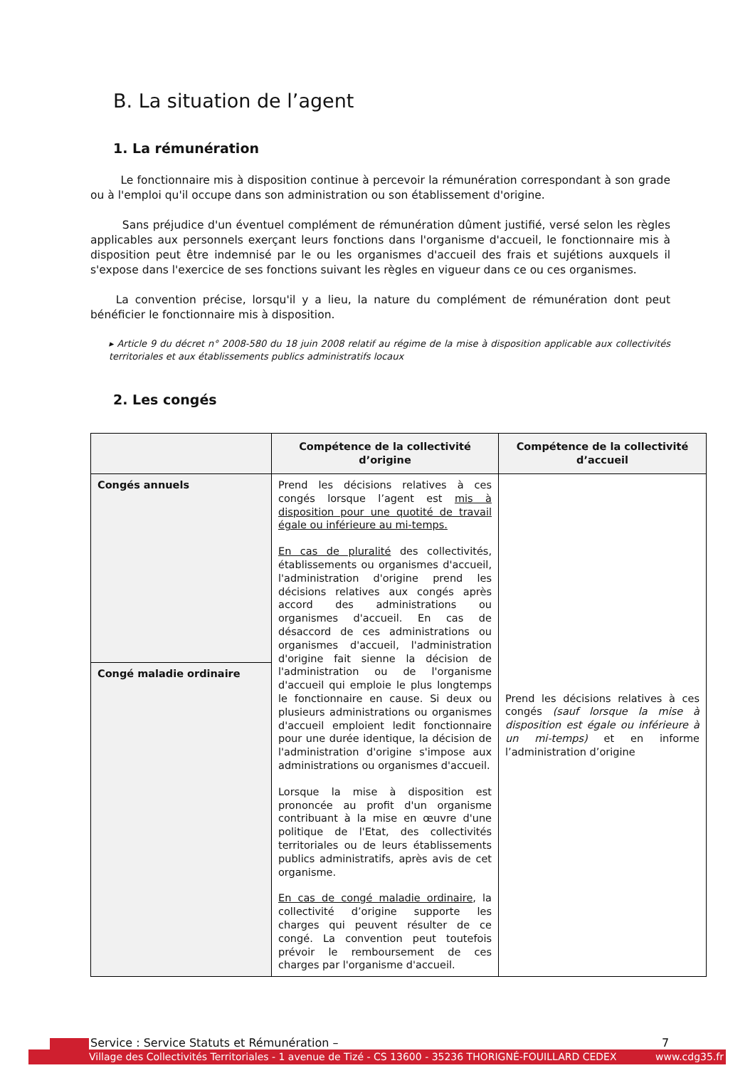B. La situation de l’agent
1. La rémunération
Le fonctionnaire mis à disposition continue à percevoir la rémunération correspondant à son grade ou à l'emploi qu'il occupe dans son administration ou son établissement d'origine.
Sans préjudice d'un éventuel complément de rémunération dûment justifié, versé selon les règles applicables aux personnels exerçant leurs fonctions dans l'organisme d'accueil, le fonctionnaire mis à disposition peut être indemnisé par le ou les organismes d'accueil des frais et sujétions auxquels il s'expose dans l'exercice de ses fonctions suivant les règles en vigueur dans ce ou ces organismes.
La convention précise, lorsqu'il y a lieu, la nature du complément de rémunération dont peut bénéficier le fonctionnaire mis à disposition.
▸ Article 9 du décret n° 2008-580 du 18 juin 2008 relatif au régime de la mise à disposition applicable aux collectivités territoriales et aux établissements publics administratifs locaux
2. Les congés
| | Compétence de la collectivité d’origine | Compétence de la collectivité d’accueil |
| --- | --- | --- |
| Congés annuels | Prend les décisions relatives à ces congés lorsque l’agent est mis à disposition pour une quotité de travail égale ou inférieure au mi-temps. En cas de pluralité des collectivités, établissements ou organismes d'accueil, l'administration d'origine prend les décisions relatives aux congés après accord des administrations ou organismes d'accueil. En cas de désaccord de ces administrations ou organismes d'accueil, l'administration d'origine fait sienne la décision de l'administration ou de l'organisme d'accueil qui emploie le plus longtemps le fonctionnaire en cause. Si deux ou plusieurs administrations ou organismes d'accueil emploient ledit fonctionnaire pour une durée identique, la décision de l'administration d'origine s'impose aux administrations ou organismes d'accueil. Lorsque la mise à disposition est prononcée au profit d'un organisme contribuant à la mise en œuvre d'une politique de l'Etat, des collectivités territoriales ou de leurs établissements publics administratifs, après avis de cet organisme. En cas de congé maladie ordinaire , la collectivité d’origine supporte les charges qui peuvent résulter de ce congé. La convention peut toutefois prévoir le remboursement de ces charges par l'organisme d'accueil. | Prend les décisions relatives à ces congés (sauf lorsque la mise à disposition est égale ou inférieure à un mi-temps) et en informe l’administration d’origine |
| Congé maladie ordinaire | | |
Service : Service Statuts et Rémunération –
7
Village des Collectivités Territoriales - 1 avenue de Tizé - CS 13600 - 35236 THORIGNÉ-FOUILLARD CEDEX www.cdg35.fr